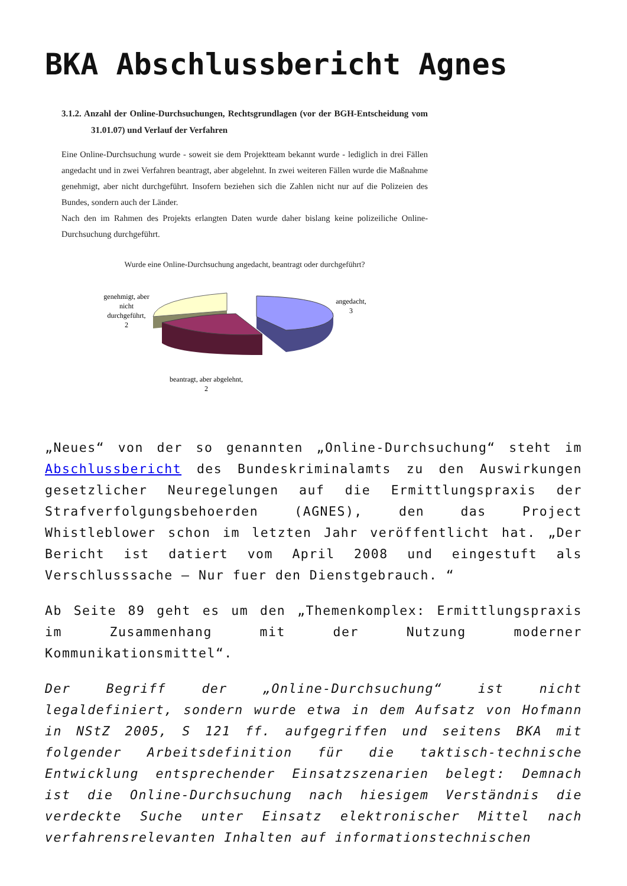BKA Abschlussbericht Agnes
3.1.2. Anzahl der Online-Durchsuchungen, Rechtsgrundlagen (vor der BGH-Entscheidung vom 31.01.07) und Verlauf der Verfahren
Eine Online-Durchsuchung wurde - soweit sie dem Projektteam bekannt wurde - lediglich in drei Fällen angedacht und in zwei Verfahren beantragt, aber abgelehnt. In zwei weiteren Fällen wurde die Maßnahme genehmigt, aber nicht durchgeführt. Insofern beziehen sich die Zahlen nicht nur auf die Polizeien des Bundes, sondern auch der Länder.
Nach den im Rahmen des Projekts erlangten Daten wurde daher bislang keine polizeiliche Online-Durchsuchung durchgeführt.
Wurde eine Online-Durchsuchung angedacht, beantragt oder durchgeführt?
genehmigt, aber
nicht
durchgeführt,
2
angedacht,
3
beantragt, aber abgelehnt,
2
„Neues“ von der so genannten „Online-Durchsuchung“ steht im Abschlussbericht des Bundeskriminalamts zu den Auswirkungen gesetzlicher Neuregelungen auf die Ermittlungspraxis der Strafverfolgungsbehoerden (AGNES), den das Project Whistleblower schon im letzten Jahr veröffentlicht hat. „Der Bericht ist datiert vom April 2008 und eingestuft als Verschlusssache – Nur fuer den Dienstgebrauch. “
Ab Seite 89 geht es um den „Themenkomplex: Ermittlungspraxis im Zusammenhang mit der Nutzung moderner Kommunikationsmittel“.
Der Begriff der „Online-Durchsuchung“ ist nicht legaldefiniert, sondern wurde etwa in dem Aufsatz von Hofmann in NStZ 2005, S 121 ff. aufgegriffen und seitens BKA mit folgender Arbeitsdefinition für die taktisch-technische Entwicklung entsprechender Einsatzszenarien belegt: Demnach ist die Online-Durchsuchung nach hiesigem Verständnis die verdeckte Suche unter Einsatz elektronischer Mittel nach verfahrensrelevanten Inhalten auf informationstechnischen